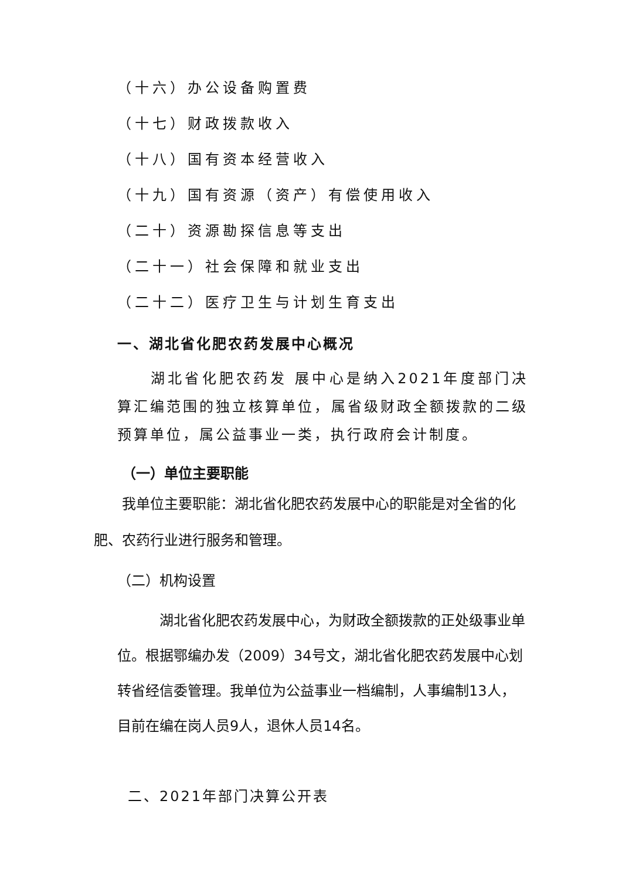（十六）办公设备购置费
（十七）财政拨款收入
（十八）国有资本经营收入
（十九）国有资源（资产）有偿使用收入
（二十）资源勘探信息等支出
（二十一）社会保障和就业支出
（二十二）医疗卫生与计划生育支出
一、湖北省化肥农药发展中心概况
  湖北省化肥农药发 展中心是纳入2021年度部门决算汇编范围的独立核算单位，属省级财政全额拨款的二级预算单位，属公益事业一类，执行政府会计制度。
（一）单位主要职能
  我单位主要职能：湖北省化肥农药发展中心的职能是对全省的化肥、农药行业进行服务和管理。
（二）机构设置
   湖北省化肥农药发展中心，为财政全额拨款的正处级事业单位。根据鄂编办发（2009）34号文，湖北省化肥农药发展中心划转省经信委管理。我单位为公益事业一档编制，人事编制13人，目前在编在岗人员9人，退休人员14名。
二、2021年部门决算公开表